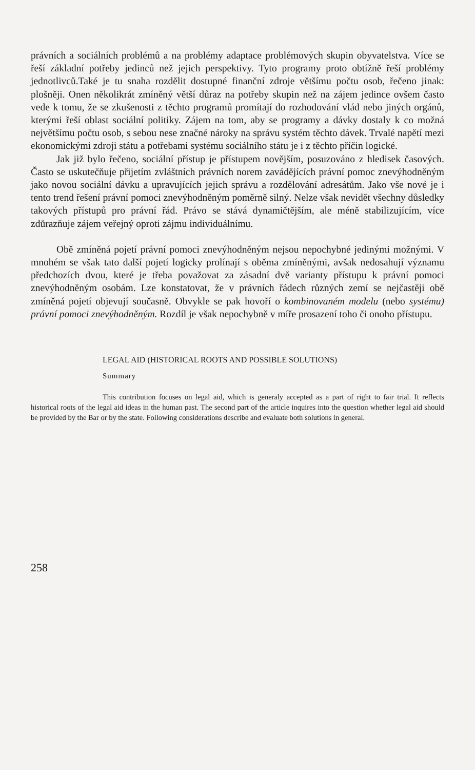právních a sociálních problémů a na problémy adaptace problémových skupin obyvatelstva. Více se řeší základní potřeby jedinců než jejich perspektivy. Tyto programy proto obtížně řeší problémy jednotlivců.Také je tu snaha rozdělit dostupné finanční zdroje většímu počtu osob, řečeno jinak: plošněji. Onen několikrát zmíněný větší důraz na potřeby skupin než na zájem jedince ovšem často vede k tomu, že se zkušenosti z těchto programů promítají do rozhodování vlád nebo jiných orgánů, kterými řeší oblast sociální politiky. Zájem na tom, aby se programy a dávky dostaly k co možná největšímu počtu osob, s sebou nese značné nároky na správu systém těchto dávek. Trvalé napětí mezi ekonomickými zdroji státu a potřebami systému sociálního státu je i z těchto příčin logické.
Jak již bylo řečeno, sociální přístup je přístupem novějším, posuzováno z hledisek časových. Často se uskutečňuje přijetím zvláštních právních norem zavádějících právní pomoc znevýhodněným jako novou sociální dávku a upravujících jejich správu a rozdělování adresátům. Jako vše nové je i tento trend řešení právní pomoci znevýhodněným poměrně silný. Nelze však nevidět všechny důsledky takových přístupů pro právní řád. Právo se stává dynamičtějším, ale méně stabilizujícím, více zdůrazňuje zájem veřejný oproti zájmu individuálnímu.
Obě zmíněná pojetí právní pomoci znevýhodněným nejsou nepochybné jedinými možnými. V mnohém se však tato další pojetí logicky prolínají s oběma zmíněnými, avšak nedosahují významu předchozích dvou, které je třeba považovat za zásadní dvě varianty přístupu k právní pomoci znevýhodněným osobám. Lze konstatovat, že v právních řádech různých zemí se nejčastěji obě zmíněná pojetí objevují současně. Obvykle se pak hovoří o kombinovaném modelu (nebo systému) právní pomoci znevýhodněným. Rozdíl je však nepochybně v míře prosazení toho či onoho přístupu.
LEGAL AID (HISTORICAL ROOTS AND POSSIBLE SOLUTIONS)
Summary
This contribution focuses on legal aid, which is generaly accepted as a part of right to fair trial. It reflects historical roots of the legal aid ideas in the human past. The second part of the article inquires into the question whether legal aid should be provided by the Bar or by the state. Following considerations describe and evaluate both solutions in general.
258